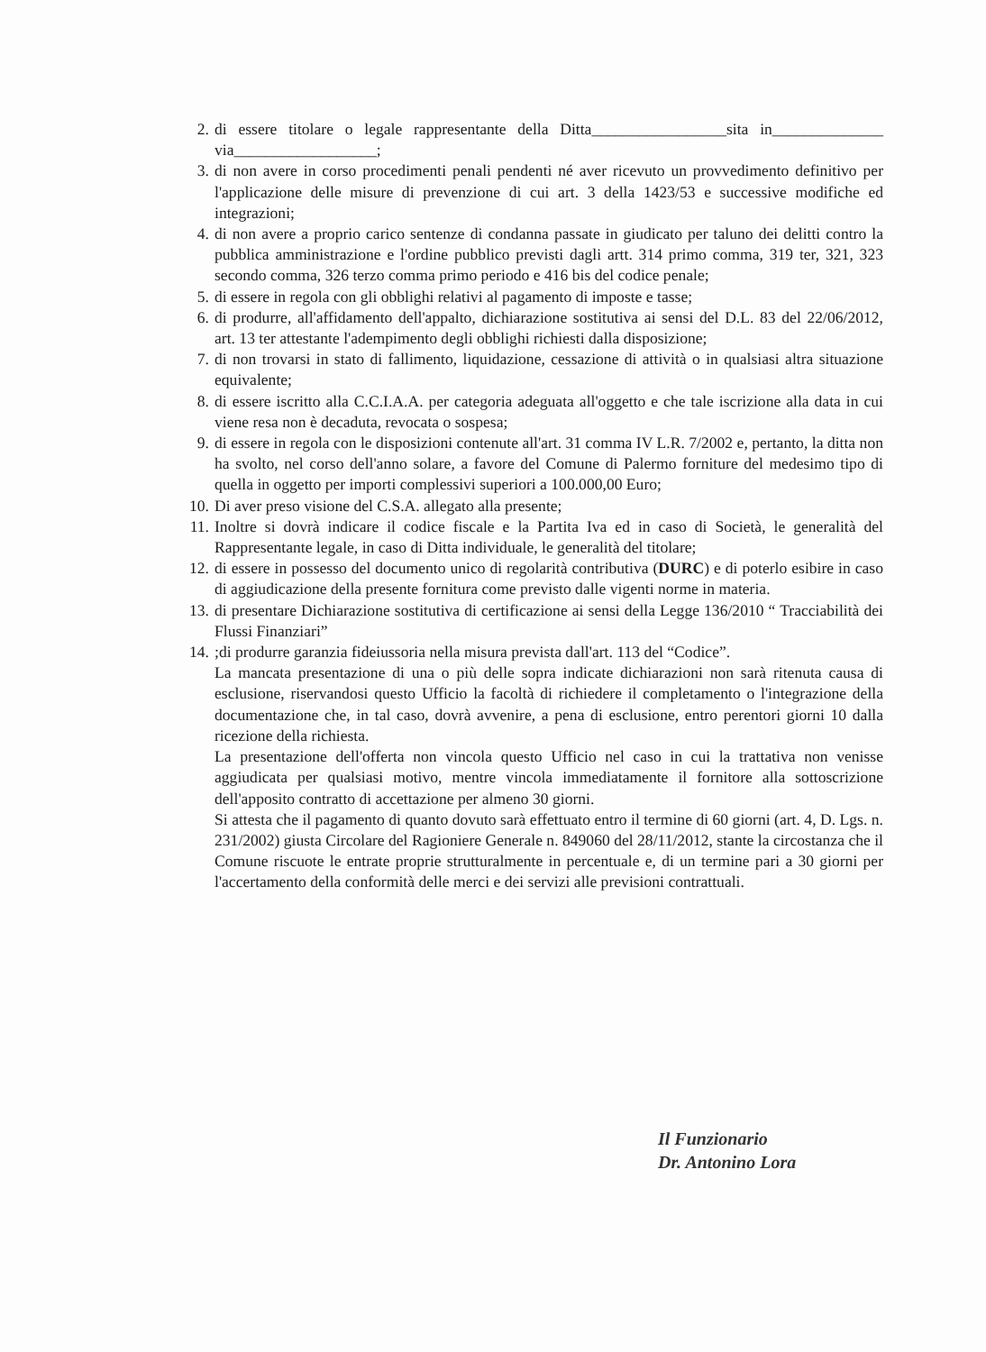2. di essere titolare o legale rappresentante della Ditta_________________sita in______________ via__________________;
3. di non avere in corso procedimenti penali pendenti né aver ricevuto un provvedimento definitivo per l'applicazione delle misure di prevenzione di cui art. 3 della 1423/53 e successive modifiche ed integrazioni;
4. di non avere a proprio carico sentenze di condanna passate in giudicato per taluno dei delitti contro la pubblica amministrazione e l'ordine pubblico previsti dagli artt. 314 primo comma, 319 ter, 321, 323 secondo comma, 326 terzo comma primo periodo e 416 bis del codice penale;
5. di essere in regola con gli obblighi relativi al pagamento di imposte e tasse;
6. di produrre, all'affidamento dell'appalto, dichiarazione sostitutiva ai sensi del D.L. 83 del 22/06/2012, art. 13 ter attestante l'adempimento degli obblighi richiesti dalla disposizione;
7. di non trovarsi in stato di fallimento, liquidazione, cessazione di attività o in qualsiasi altra situazione equivalente;
8. di essere iscritto alla C.C.I.A.A. per categoria adeguata all'oggetto e che tale iscrizione alla data in cui viene resa non è decaduta, revocata o sospesa;
9. di essere in regola con le disposizioni contenute all'art. 31 comma IV L.R. 7/2002 e, pertanto, la ditta non ha svolto, nel corso dell'anno solare, a favore del Comune di Palermo forniture del medesimo tipo di quella in oggetto per importi complessivi superiori a 100.000,00 Euro;
10. Di aver preso visione del C.S.A. allegato alla presente;
11. Inoltre si dovrà indicare il codice fiscale e la Partita Iva ed in caso di Società, le generalità del Rappresentante legale, in caso di Ditta individuale, le generalità del titolare;
12. di essere in possesso del documento unico di regolarità contributiva (DURC) e di poterlo esibire in caso di aggiudicazione della presente fornitura come previsto dalle vigenti norme in materia.
13. di presentare Dichiarazione sostitutiva di certificazione ai sensi della Legge 136/2010 “ Tracciabilità dei Flussi Finanziari”
14.;di produrre garanzia fideiussoria nella misura prevista dall'art. 113 del “Codice”.
La mancata presentazione di una o più delle sopra indicate dichiarazioni non sarà ritenuta causa di esclusione, riservandosi questo Ufficio la facoltà di richiedere il completamento o l'integrazione della documentazione che, in tal caso, dovrà avvenire, a pena di esclusione, entro perentori giorni 10 dalla ricezione della richiesta.
La presentazione dell'offerta non vincola questo Ufficio nel caso in cui la trattativa non venisse aggiudicata per qualsiasi motivo, mentre vincola immediatamente il fornitore alla sottoscrizione dell'apposito contratto di accettazione per almeno 30 giorni.
Si attesta che il pagamento di quanto dovuto sarà effettuato entro il termine di 60 giorni (art. 4, D. Lgs. n. 231/2002) giusta Circolare del Ragioniere Generale n. 849060 del 28/11/2012, stante la circostanza che il Comune riscuote le entrate proprie strutturalmente in percentuale e, di un termine pari a 30 giorni per l'accertamento della conformità delle merci e dei servizi alle previsioni contrattuali.
Il Funzionario
Dr. Antonino Lora